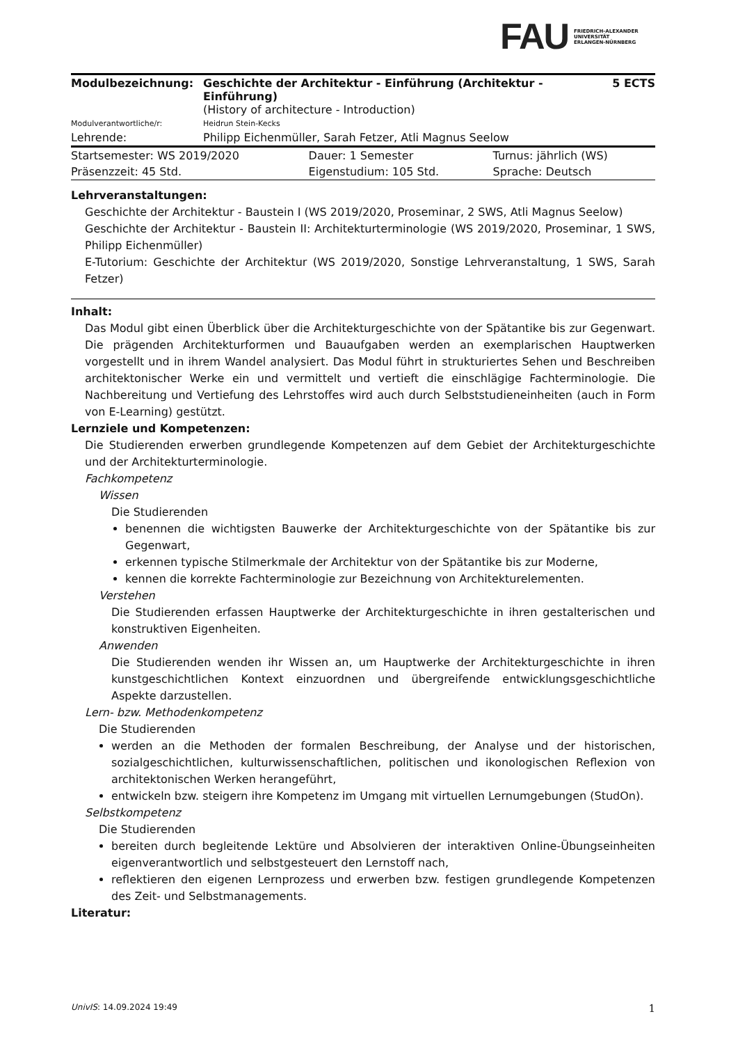FAU FRIEDRICH-ALEXANDER
UNIVERSITÄT
ERLANGEN-NÜRNBERG
| Modulbezeichnung: | Geschichte der Architektur - Einführung (Architektur - Einführung) (History of architecture - Introduction) | 5 ECTS |
| Modulverantwortliche/r: | Heidrun Stein-Kecks | |
| Lehrende: | Philipp Eichenmüller, Sarah Fetzer, Atli Magnus Seelow | |
| Startsemester: WS 2019/2020 | Dauer: 1 Semester | Turnus: jährlich (WS) |
| Präsenzzeit: 45 Std. | Eigenstudium: 105 Std. | Sprache: Deutsch |
Lehrveranstaltungen:
Geschichte der Architektur - Baustein I (WS 2019/2020, Proseminar, 2 SWS, Atli Magnus Seelow)
Geschichte der Architektur - Baustein II: Architekturterminologie (WS 2019/2020, Proseminar, 1 SWS, Philipp Eichenmüller)
E-Tutorium: Geschichte der Architektur (WS 2019/2020, Sonstige Lehrveranstaltung, 1 SWS, Sarah Fetzer)
Inhalt:
Das Modul gibt einen Überblick über die Architekturgeschichte von der Spätantike bis zur Gegenwart. Die prägenden Architekturformen und Bauaufgaben werden an exemplarischen Hauptwerken vorgestellt und in ihrem Wandel analysiert. Das Modul führt in strukturiertes Sehen und Beschreiben architektonischer Werke ein und vermittelt und vertieft die einschlägige Fachterminologie. Die Nachbereitung und Vertiefung des Lehrstoffes wird auch durch Selbststudieneinheiten (auch in Form von E-Learning) gestützt.
Lernziele und Kompetenzen:
Die Studierenden erwerben grundlegende Kompetenzen auf dem Gebiet der Architekturgeschichte und der Architekturterminologie.
Fachkompetenz
Wissen
Die Studierenden
benennen die wichtigsten Bauwerke der Architekturgeschichte von der Spätantike bis zur Gegenwart,
erkennen typische Stilmerkmale der Architektur von der Spätantike bis zur Moderne,
kennen die korrekte Fachterminologie zur Bezeichnung von Architekturelementen.
Verstehen
Die Studierenden erfassen Hauptwerke der Architekturgeschichte in ihren gestalterischen und konstruktiven Eigenheiten.
Anwenden
Die Studierenden wenden ihr Wissen an, um Hauptwerke der Architekturgeschichte in ihren kunstgeschichtlichen Kontext einzuordnen und übergreifende entwicklungsgeschichtliche Aspekte darzustellen.
Lern- bzw. Methodenkompetenz
Die Studierenden
werden an die Methoden der formalen Beschreibung, der Analyse und der historischen, sozialgeschichtlichen, kulturwissenschaftlichen, politischen und ikonologischen Reflexion von architektonischen Werken herangeführt,
entwickeln bzw. steigern ihre Kompetenz im Umgang mit virtuellen Lernumgebungen (StudOn).
Selbstkompetenz
Die Studierenden
bereiten durch begleitende Lektüre und Absolvieren der interaktiven Online-Übungseinheiten eigenverantwortlich und selbstgesteuert den Lernstoff nach,
reflektieren den eigenen Lernprozess und erwerben bzw. festigen grundlegende Kompetenzen des Zeit- und Selbstmanagements.
Literatur:
UnivIS: 14.09.2024 19:49 1